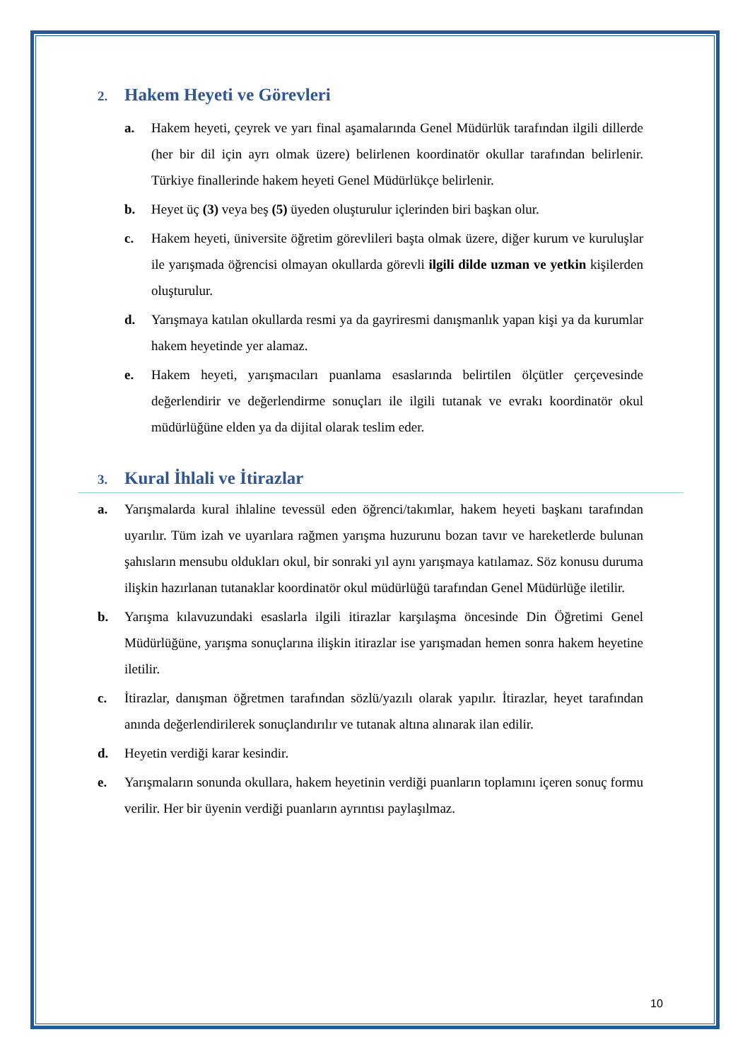2. Hakem Heyeti ve Görevleri
a. Hakem heyeti, çeyrek ve yarı final aşamalarında Genel Müdürlük tarafından ilgili dillerde (her bir dil için ayrı olmak üzere) belirlenen koordinatör okullar tarafından belirlenir. Türkiye finallerinde hakem heyeti Genel Müdürlükçe belirlenir.
b. Heyet üç (3) veya beş (5) üyeden oluşturulur içlerinden biri başkan olur.
c. Hakem heyeti, üniversite öğretim görevlileri başta olmak üzere, diğer kurum ve kuruluşlar ile yarışmada öğrencisi olmayan okullarda görevli ilgili dilde uzman ve yetkin kişilerden oluşturulur.
d. Yarışmaya katılan okullarda resmi ya da gayriresmi danışmanlık yapan kişi ya da kurumlar hakem heyetinde yer alamaz.
e. Hakem heyeti, yarışmacıları puanlama esaslarında belirtilen ölçütler çerçevesinde değerlendirir ve değerlendirme sonuçları ile ilgili tutanak ve evrakı koordinatör okul müdürlüğüne elden ya da dijital olarak teslim eder.
3. Kural İhlali ve İtirazlar
a. Yarışmalarda kural ihlaline tevessül eden öğrenci/takımlar, hakem heyeti başkanı tarafından uyarılır. Tüm izah ve uyarılara rağmen yarışma huzurunu bozan tavır ve hareketlerde bulunan şahısların mensubu oldukları okul, bir sonraki yıl aynı yarışmaya katılamaz. Söz konusu duruma ilişkin hazırlanan tutanaklar koordinatör okul müdürlüğü tarafından Genel Müdürlüğe iletilir.
b. Yarışma kılavuzundaki esaslarla ilgili itirazlar karşılaşma öncesinde Din Öğretimi Genel Müdürlüğüne, yarışma sonuçlarına ilişkin itirazlar ise yarışmadan hemen sonra hakem heyetine iletilir.
c. İtirazlar, danışman öğretmen tarafından sözlü/yazılı olarak yapılır. İtirazlar, heyet tarafından anında değerlendirilerek sonuçlandırılır ve tutanak altına alınarak ilan edilir.
d. Heyetin verdiği karar kesindir.
e. Yarışmaların sonunda okullara, hakem heyetinin verdiği puanların toplamını içeren sonuç formu verilir. Her bir üyenin verdiği puanların ayrıntısı paylaşılmaz.
10